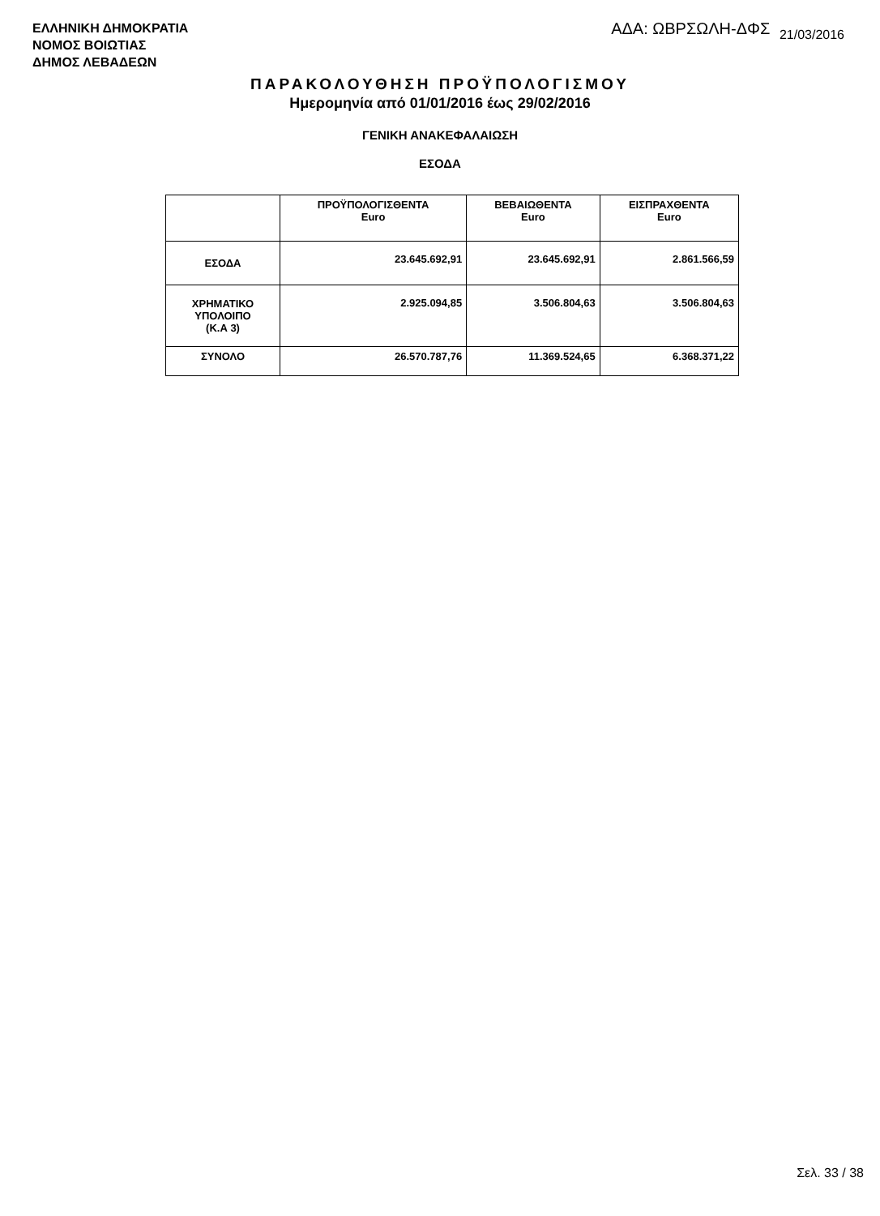ΕΛΛΗΝΙΚΗ ΔΗΜΟΚΡΑΤΙΑ
ΝΟΜΟΣ ΒΟΙΩΤΙΑΣ
ΔΗΜΟΣ ΛΕΒΑΔΕΩΝ
ΑΔΑ: ΩΒΡΣΩΛΗ-ΔΦΣ 21/03/2016
ΠΑΡΑΚΟΛΟΥΘΗΣΗ ΠΡΟΫΠΟΛΟΓΙΣΜΟΥ
Ημερομηνία από 01/01/2016 έως 29/02/2016
ΓΕΝΙΚΗ ΑΝΑΚΕΦΑΛΑΙΩΣΗ
ΕΣΟΔΑ
| | ΠΡΟΫΠΟΛΟΓΙΣΘΕΝΤΑ Euro | ΒΕΒΑΙΩΘΕΝΤΑ Euro | ΕΙΣΠΡΑΧΘΕΝΤΑ Euro |
| --- | --- | --- | --- |
| ΕΣΟΔΑ | 23.645.692,91 | 23.645.692,91 | 2.861.566,59 |
| ΧΡΗΜΑΤΙΚΟ ΥΠΟΛΟΙΠΟ (Κ.Α 3) | 2.925.094,85 | 3.506.804,63 | 3.506.804,63 |
| ΣΥΝΟΛΟ | 26.570.787,76 | 11.369.524,65 | 6.368.371,22 |
Σελ. 33 / 38